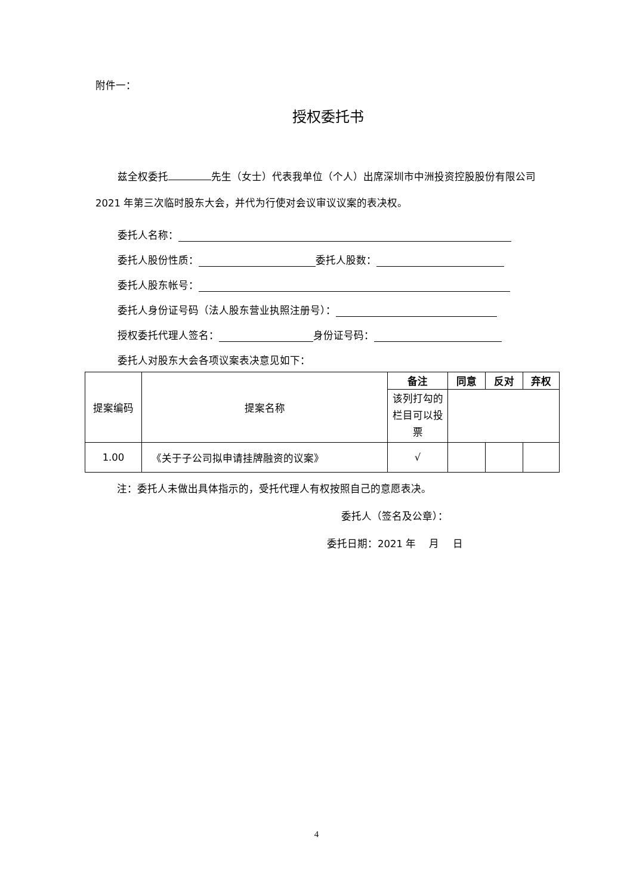附件一：
授权委托书
兹全权委托 先生（女士）代表我单位（个人）出席深圳市中洲投资控股股份有限公司 2021 年第三次临时股东大会，并代为行使对会议审议议案的表决权。
委托人名称：
委托人股份性质： 委托人股数：
委托人股东帐号：
委托人身份证号码（法人股东营业执照注册号）：
授权委托代理人签名： 身份证号码：
委托人对股东大会各项议案表决意见如下：
| 提案编码 | 提案名称 | 备注 | 同意 | 反对 | 弃权 |
| | | 该列打勾的栏目可以投票 | | | |
| 1.00 | 《关于子公司拟申请挂牌融资的议案》 | √ | | | |
注：委托人未做出具体指示的，受托代理人有权按照自己的意愿表决。
委托人（签名及公章）：
委托日期：2021 年　 月　 日
4